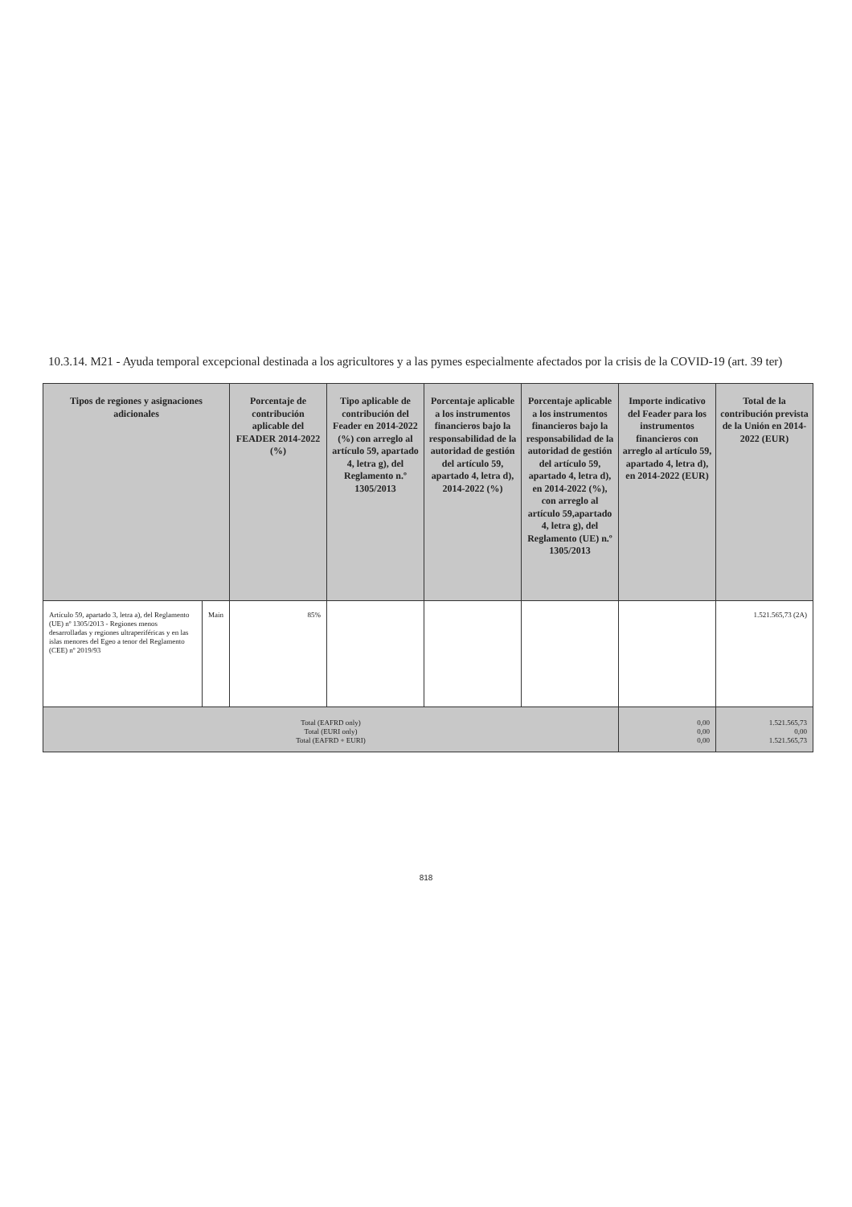10.3.14. M21 - Ayuda temporal excepcional destinada a los agricultores y a las pymes especialmente afectados por la crisis de la COVID-19 (art. 39 ter)
| Tipos de regiones y asignaciones adicionales | | Porcentaje de contribución aplicable del FEADER 2014-2022 (%) | Tipo aplicable de contribución del Feader en 2014-2022 (%) con arreglo al artículo 59, apartado 4, letra g), del Reglamento n.º 1305/2013 | Porcentaje aplicable a los instrumentos financieros bajo la responsabilidad de la autoridad de gestión del artículo 59, apartado 4, letra d), 2014-2022 (%) | Porcentaje aplicable a los instrumentos financieros bajo la responsabilidad de la autoridad de gestión del artículo 59, apartado 4, letra d), en 2014-2022 (%), con arreglo al artículo 59,apartado 4, letra g), del Reglamento (UE) n.º 1305/2013 | Importe indicativo del Feader para los instrumentos financieros con arreglo al artículo 59, apartado 4, letra d), en 2014-2022 (EUR) | Total de la contribución prevista de la Unión en 2014-2022 (EUR) |
| --- | --- | --- | --- | --- | --- | --- | --- |
| Artículo 59, apartado 3, letra a), del Reglamento (UE) nº 1305/2013 - Regiones menos desarrolladas y regiones ultraperiféricas y en las islas menores del Egeo a tenor del Reglamento (CEE) nº 2019/93 | Main | 85% | | | | | 1.521.565,73 (2A) |
| Total (EAFRD only) Total (EURI only) Total (EAFRD + EURI) | | | | | | 0,00 0,00 0,00 | 1.521.565,73 0,00 1.521.565,73 |
818